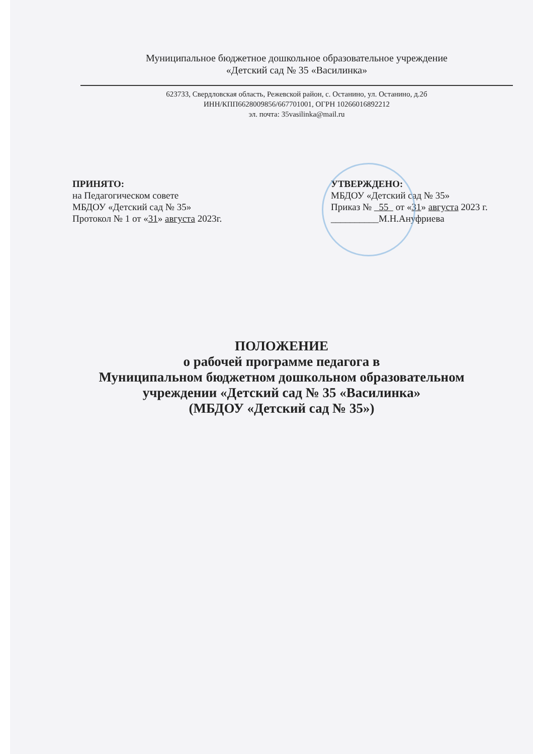Муниципальное бюджетное дошкольное образовательное учреждение
«Детский сад № 35 «Василинка»
623733, Свердловская область, Режевской район, с. Останино, ул. Останино, д.2б
ИНН/КПП6628009856/667701001, ОГРН 10266016892212
эл. почта: 35vasilinka@mail.ru
ПРИНЯТО:
на Педагогическом совете
МБДОУ «Детский сад № 35»
Протокол № 1 от «31» августа 2023г.
УТВЕРЖДЕНО:
МБДОУ «Детский сад № 35»
Приказ № 55 от «31» августа 2023 г.
__________М.Н.Ануфриева
ПОЛОЖЕНИЕ
о рабочей программе педагога в
Муниципальном бюджетном дошкольном образовательном
учреждении «Детский сад № 35 «Василинка»
(МБДОУ «Детский сад № 35»)